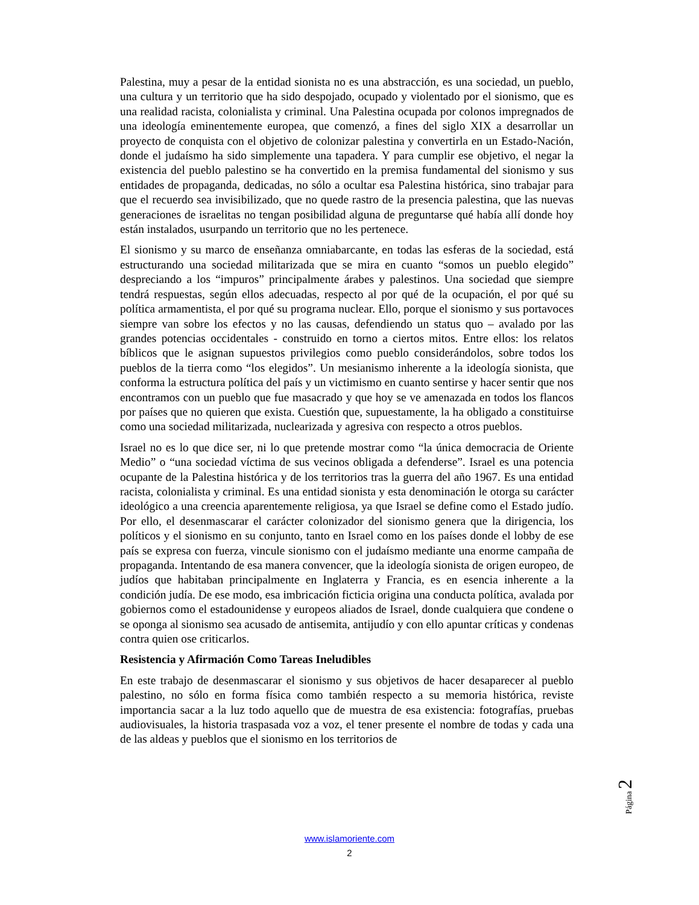Palestina, muy a pesar de la entidad sionista no es una abstracción, es una sociedad, un pueblo, una cultura y un territorio que ha sido despojado, ocupado y violentado por el sionismo, que es una realidad racista, colonialista y criminal. Una Palestina ocupada por colonos impregnados de una ideología eminentemente europea, que comenzó, a fines del siglo XIX a desarrollar un proyecto de conquista con el objetivo de colonizar palestina y convertirla en un Estado-Nación, donde el judaísmo ha sido simplemente una tapadera. Y para cumplir ese objetivo, el negar la existencia del pueblo palestino se ha convertido en la premisa fundamental del sionismo y sus entidades de propaganda, dedicadas, no sólo a ocultar esa Palestina histórica, sino trabajar para que el recuerdo sea invisibilizado, que no quede rastro de la presencia palestina, que las nuevas generaciones de israelitas no tengan posibilidad alguna de preguntarse qué había allí donde hoy están instalados, usurpando un territorio que no les pertenece.
El sionismo y su marco de enseñanza omniabarcante, en todas las esferas de la sociedad, está estructurando una sociedad militarizada que se mira en cuanto “somos un pueblo elegido” despreciando a los “impuros” principalmente árabes y palestinos. Una sociedad que siempre tendrá respuestas, según ellos adecuadas, respecto al por qué de la ocupación, el por qué su política armamentista, el por qué su programa nuclear. Ello, porque el sionismo y sus portavoces siempre van sobre los efectos y no las causas, defendiendo un status quo – avalado por las grandes potencias occidentales - construido en torno a ciertos mitos. Entre ellos: los relatos bíblicos que le asignan supuestos privilegios como pueblo considerándolos, sobre todos los pueblos de la tierra como “los elegidos”. Un mesianismo inherente a la ideología sionista, que conforma la estructura política del país y un victimismo en cuanto sentirse y hacer sentir que nos encontramos con un pueblo que fue masacrado y que hoy se ve amenazada en todos los flancos por países que no quieren que exista. Cuestión que, supuestamente, la ha obligado a constituirse como una sociedad militarizada, nuclearizada y agresiva con respecto a otros pueblos.
Israel no es lo que dice ser, ni lo que pretende mostrar como “la única democracia de Oriente Medio” o “una sociedad víctima de sus vecinos obligada a defenderse”. Israel es una potencia ocupante de la Palestina histórica y de los territorios tras la guerra del año 1967. Es una entidad racista, colonialista y criminal. Es una entidad sionista y esta denominación le otorga su carácter ideológico a una creencia aparentemente religiosa, ya que Israel se define como el Estado judío. Por ello, el desenmascarar el carácter colonizador del sionismo genera que la dirigencia, los políticos y el sionismo en su conjunto, tanto en Israel como en los países donde el lobby de ese país se expresa con fuerza, vincule sionismo con el judaísmo mediante una enorme campaña de propaganda. Intentando de esa manera convencer, que la ideología sionista de origen europeo, de judíos que habitaban principalmente en Inglaterra y Francia, es en esencia inherente a la condición judía. De ese modo, esa imbricación ficticia origina una conducta política, avalada por gobiernos como el estadounidense y europeos aliados de Israel, donde cualquiera que condene o se oponga al sionismo sea acusado de antisemita, antijudío y con ello apuntar críticas y condenas contra quien ose criticarlos.
Resistencia y Afirmación Como Tareas Ineludibles
En este trabajo de desenmascarar el sionismo y sus objetivos de hacer desaparecer al pueblo palestino, no sólo en forma física como también respecto a su memoria histórica, reviste importancia sacar a la luz todo aquello que de muestra de esa existencia: fotografías, pruebas audiovisuales, la historia traspasada voz a voz, el tener presente el nombre de todas y cada una de las aldeas y pueblos que el sionismo en los territorios de
Página 2
www.islamoriente.com
2